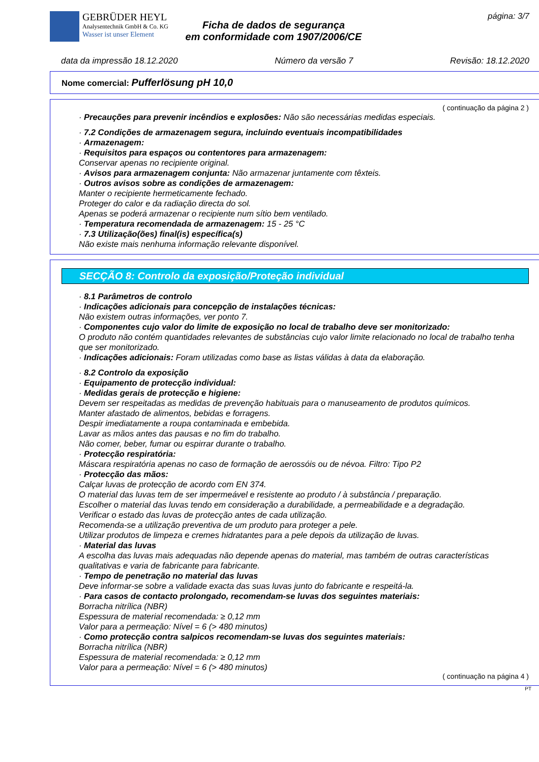GEBRÜDER HEYL
Analysentechnik GmbH & Co. KG
Wasser ist unser Element
Ficha de dados de segurança
em conformidade com 1907/2006/CE
página: 3/7
data da impressão 18.12.2020 Número da versão 7 Revisão: 18.12.2020
Nome comercial: Pufferlösung pH 10,0
( continuação da página 2 )
· Precauções para prevenir incêndios e explosões: Não são necessárias medidas especiais.
· 7.2 Condições de armazenagem segura, incluindo eventuais incompatibilidades
· Armazenagem:
· Requisitos para espaços ou contentores para armazenagem:
Conservar apenas no recipiente original.
· Avisos para armazenagem conjunta: Não armazenar juntamente com têxteis.
· Outros avisos sobre as condições de armazenagem:
Manter o recipiente hermeticamente fechado.
Proteger do calor e da radiação directa do sol.
Apenas se poderá armazenar o recipiente num sítio bem ventilado.
· Temperatura recomendada de armazenagem: 15 - 25 °C
· 7.3 Utilização(ões) final(is) específica(s)
Não existe mais nenhuma informação relevante disponível.
SECÇÃO 8: Controlo da exposição/Proteção individual
· 8.1 Parâmetros de controlo
· Indicações adicionais para concepção de instalações técnicas:
Não existem outras informações, ver ponto 7.
· Componentes cujo valor do limite de exposição no local de trabalho deve ser monitorizado:
O produto não contém quantidades relevantes de substâncias cujo valor limite relacionado no local de trabalho tenha que ser monitorizado.
· Indicações adicionais: Foram utilizadas como base as listas válidas à data da elaboração.
· 8.2 Controlo da exposição
· Equipamento de protecção individual:
· Medidas gerais de protecção e higiene:
Devem ser respeitadas as medidas de prevenção habituais para o manuseamento de produtos químicos.
Manter afastado de alimentos, bebidas e forragens.
Despir imediatamente a roupa contaminada e embebida.
Lavar as mãos antes das pausas e no fim do trabalho.
Não comer, beber, fumar ou espirrar durante o trabalho.
· Protecção respiratória:
Máscara respiratória apenas no caso de formação de aerossóis ou de névoa. Filtro: Tipo P2
· Protecção das mãos:
Calçar luvas de protecção de acordo com EN 374.
O material das luvas tem de ser impermeável e resistente ao produto / à substância / preparação.
Escolher o material das luvas tendo em consideração a durabilidade, a permeabilidade e a degradação.
Verificar o estado das luvas de protecção antes de cada utilização.
Recomenda-se a utilização preventiva de um produto para proteger a pele.
Utilizar produtos de limpeza e cremes hidratantes para a pele depois da utilização de luvas.
· Material das luvas
A escolha das luvas mais adequadas não depende apenas do material, mas também de outras características qualitativas e varia de fabricante para fabricante.
· Tempo de penetração no material das luvas
Deve informar-se sobre a validade exacta das suas luvas junto do fabricante e respeitá-la.
· Para casos de contacto prolongado, recomendam-se luvas dos seguintes materiais:
Borracha nitrílica (NBR)
Espessura de material recomendada: ≥ 0,12 mm
Valor para a permeação: Nível = 6 (> 480 minutos)
· Como protecção contra salpicos recomendam-se luvas dos seguintes materiais:
Borracha nitrílica (NBR)
Espessura de material recomendada: ≥ 0,12 mm
Valor para a permeação: Nível = 6 (> 480 minutos)
( continuação na página 4 )
PT